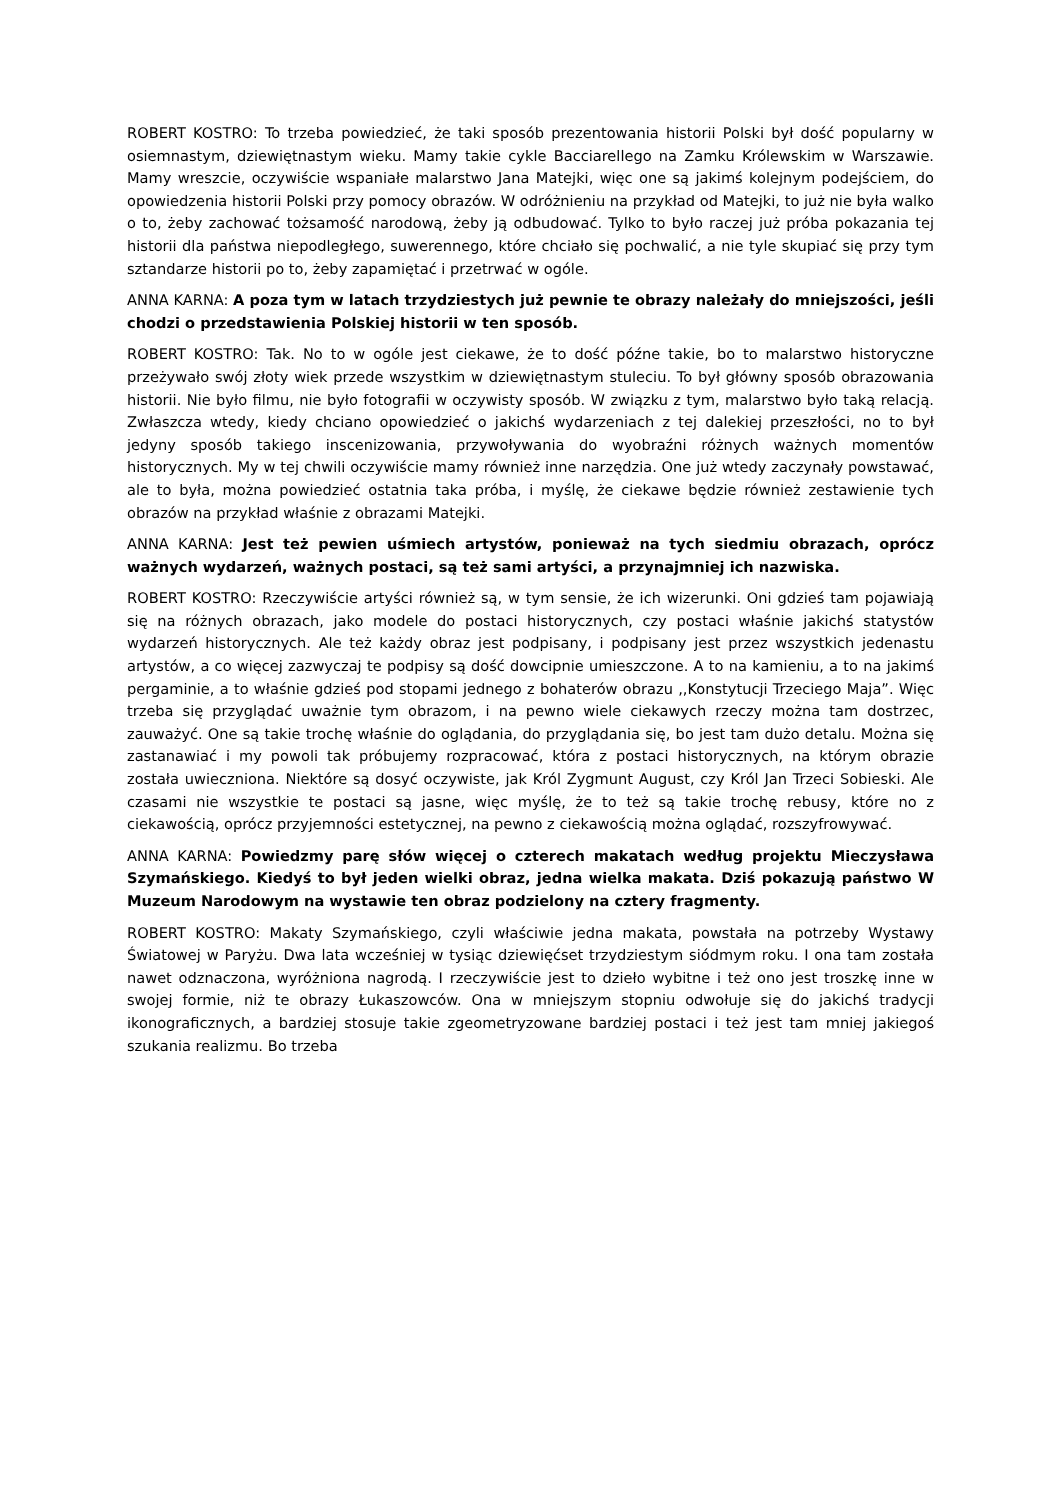ROBERT KOSTRO: To trzeba powiedzieć, że taki sposób prezentowania historii Polski był dość popularny w osiemnastym, dziewiętnastym wieku. Mamy takie cykle Bacciarellego na Zamku Królewskim w Warszawie. Mamy wreszcie, oczywiście wspaniałe malarstwo Jana Matejki, więc one są jakimś kolejnym podejściem, do opowiedzenia historii Polski przy pomocy obrazów. W odróżnieniu na przykład od Matejki, to już nie była walko o to, żeby zachować tożsamość narodową, żeby ją odbudować. Tylko to było raczej już próba pokazania tej historii dla państwa niepodległego, suwerennego, które chciało się pochwalić, a nie tyle skupiać się przy tym sztandarze historii po to, żeby zapamiętać i przetrwać w ogóle.
ANNA KARNA: A poza tym w latach trzydziestych już pewnie te obrazy należały do mniejszości, jeśli chodzi o przedstawienia Polskiej historii w ten sposób.
ROBERT KOSTRO: Tak. No to w ogóle jest ciekawe, że to dość późne takie, bo to malarstwo historyczne przeżywało swój złoty wiek przede wszystkim w dziewiętnastym stuleciu. To był główny sposób obrazowania historii. Nie było filmu, nie było fotografii w oczywisty sposób. W związku z tym, malarstwo było taką relacją. Zwłaszcza wtedy, kiedy chciano opowiedzieć o jakichś wydarzeniach z tej dalekiej przeszłości, no to był jedyny sposób takiego inscenizowania, przywoływania do wyobraźni różnych ważnych momentów historycznych. My w tej chwili oczywiście mamy również inne narzędzia. One już wtedy zaczynały powstawać, ale to była, można powiedzieć ostatnia taka próba, i myślę, że ciekawe będzie również zestawienie tych obrazów na przykład właśnie z obrazami Matejki.
ANNA KARNA: Jest też pewien uśmiech artystów, ponieważ na tych siedmiu obrazach, oprócz ważnych wydarzeń, ważnych postaci, są też sami artyści, a przynajmniej ich nazwiska.
ROBERT KOSTRO: Rzeczywiście artyści również są, w tym sensie, że ich wizerunki. Oni gdzieś tam pojawiają się na różnych obrazach, jako modele do postaci historycznych, czy postaci właśnie jakichś statystów wydarzeń historycznych. Ale też każdy obraz jest podpisany, i podpisany jest przez wszystkich jedenastu artystów, a co więcej zazwyczaj te podpisy są dość dowcipnie umieszczone. A to na kamieniu, a to na jakimś pergaminie, a to właśnie gdzieś pod stopami jednego z bohaterów obrazu ,,Konstytucji Trzeciego Maja”. Więc trzeba się przyglądać uważnie tym obrazom, i na pewno wiele ciekawych rzeczy można tam dostrzec, zauważyć. One są takie trochę właśnie do oglądania, do przyglądania się, bo jest tam dużo detalu. Można się zastanawiać i my powoli tak próbujemy rozpracować, która z postaci historycznych, na którym obrazie została uwieczniona. Niektóre są dosyć oczywiste, jak Król Zygmunt August, czy Król Jan Trzeci Sobieski. Ale czasami nie wszystkie te postaci są jasne, więc myślę, że to też są takie trochę rebusy, które no z ciekawością, oprócz przyjemności estetycznej, na pewno z ciekawością można oglądać, rozszyfrowywać.
ANNA KARNA: Powiedzmy parę słów więcej o czterech makatach według projektu Mieczysława Szymańskiego. Kiedyś to był jeden wielki obraz, jedna wielka makata. Dziś pokazują państwo W Muzeum Narodowym na wystawie ten obraz podzielony na cztery fragmenty.
ROBERT KOSTRO: Makaty Szymańskiego, czyli właściwie jedna makata, powstała na potrzeby Wystawy Światowej w Paryżu. Dwa lata wcześniej w tysiąc dziewięćset trzydziestym siódmym roku. I ona tam została nawet odznaczona, wyróżniona nagrodą. I rzeczywiście jest to dzieło wybitne i też ono jest troszkę inne w swojej formie, niż te obrazy Łukaszowców. Ona w mniejszym stopniu odwołuje się do jakichś tradycji ikonograficznych, a bardziej stosuje takie zgeometryzowane bardziej postaci i też jest tam mniej jakiegoś szukania realizmu. Bo trzeba